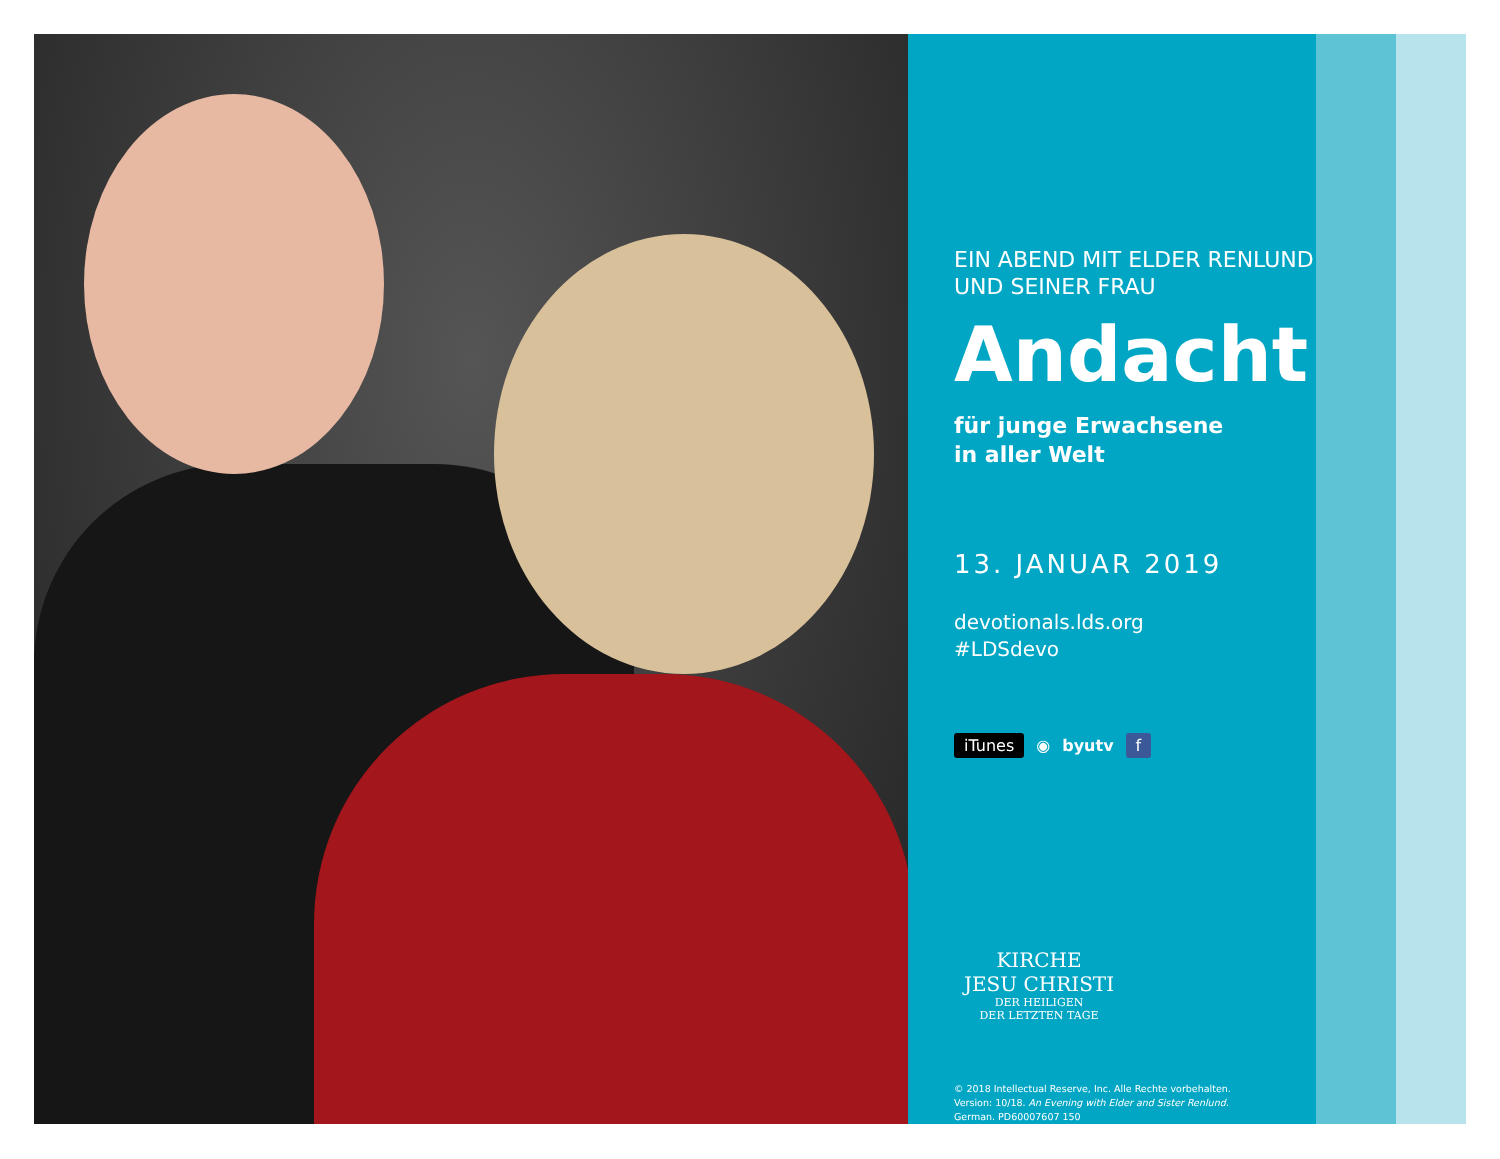EIN ABEND MIT ELDER RENLUND
UND SEINER FRAU
Andacht
für junge Erwachsene
in aller Welt
13. JANUAR 2019
devotionals.lds.org
#LDSdevo
iTunes ◉ byutv f
KIRCHE
JESU CHRISTI
DER HEILIGEN
DER LETZTEN TAGE
© 2018 Intellectual Reserve, Inc. Alle Rechte vorbehalten.
Version: 10/18. An Evening with Elder and Sister Renlund.
German. PD60007607 150